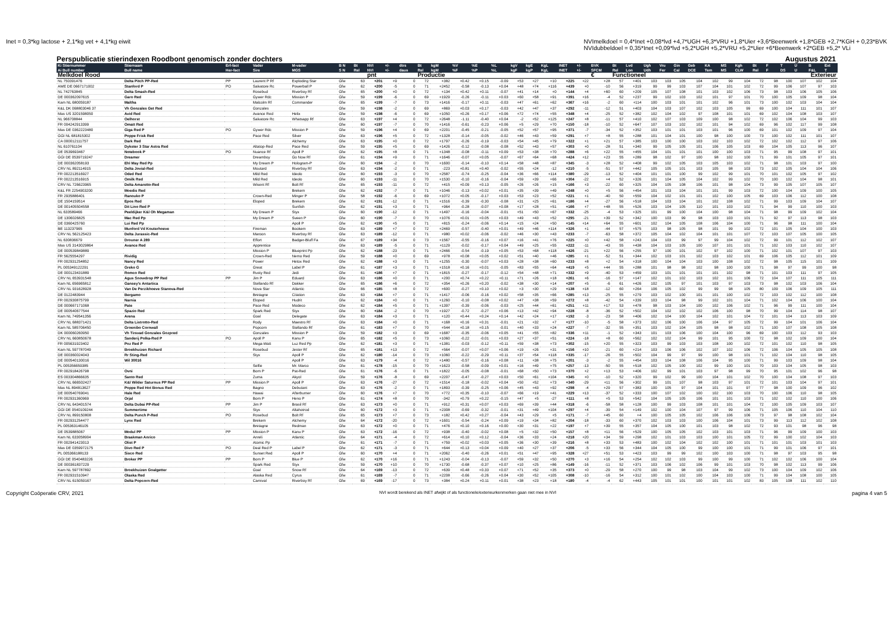Inet = 0,3*kg lactose + 2,1*kg vet + 4,1*kg eiwit
NVImelkdoel = 0,4*Inet +0,08*lvd +4,7*UGH +6,3*VRU +1,8*Uier +3,6*Beenwerk +1,8*GEB +2,7*KGH + 0,23*BVK
NVIdubbeldoel = 0,35*Inet +0,09*lvd +5,2*UGH +5,2*VRU +5,2*Uier +6*Beenwerk +2*GEB +5,2* VLi
Perspublicatie stierindexen Roodbont genomisch zonder dochters
Augustus 2021
| Ki Stiernummer | Stiernaam | Erf-fact | Vader | M-vader | B N | Bt | NVI | +/- | dtrs | Bt | kgM | %V | %E | %L | kgV | kgE | KgL | INET | +/- | BVK | Bt | Lvd | Ugh | Vru | Gin | Geb | KA | MS | Kgh | Bt | F | T | U | B | Ext |
| --- | --- | --- | --- | --- | --- | --- | --- | --- | --- | --- | --- | --- | --- | --- | --- | --- | --- | --- | --- | --- | --- | --- | --- | --- | --- | --- | --- | --- | --- | --- | --- | --- | --- | --- | --- |
| Ai Bull number | Bull name | Her-fact | Sire | MGS | S N | Rel | NVI | +/- | daus | Rel | kgM | %F | %P | %L | kgF | kgP | KgL | INET | +/- | SFCM | Rel | Lon | Udh | Fer | Cal | DCE | Tem | MS | CLW | Rel | F | DS | U | F&L | T |
| Melkdoel Rood | | | | | | | pnt | | | Productie | | | | | | | | | | € | Functioneel | | | | | | | | | Exterieur | | | | | |
| NL 750391476 | Delta Pitch PP-Red | PP | Laurent P Rf | Exploding Star | Gfw | 63 | +201 | +9 | 0 | 72 | +382 | +0.42 | +0.15 | -0.09 | +53 | +27 | +10 | +225 | +22 | +28 | 57 | +401 | 103 | 103 | 105 | 104 | 102 | 99 | 104 | 72 | 98 | 100 | 107 | 102 | 104 |
| AWE DE 0667171002 | Stanford P | PO | Salvatore Rc | Powerball P | Gfw | 62 | +200 | -5 | 0 | 71 | +2452 | -0.58 | -0.13 | +0.04 | +48 | +74 | +116 | +439 | +0 | -10 | 56 | +319 | 99 | 99 | 103 | 107 | 104 | 101 | 102 | 72 | 99 | 106 | 107 | 97 | 103 |
| NL 742763845 | Delta Smash-Red | | Rosebud | Riverboy Rf | Gfw | 65 | +200 | +0 | 0 | 72 | +134 | +0.42 | +0.11 | -0.07 | +41 | +14 | +0 | +144 | +4 | +60 | 60 | +209 | 105 | 107 | 108 | 101 | 103 | 102 | 106 | 73 | 98 | 103 | 106 | 105 | 106 |
| DE 000362097615 | Garo Red | | Gywer Rdc | Mission P | Gfw | 59 | +199 | -6 | 0 | 69 | +1929 | -0.26 | -0.11 | +0.03 | +60 | +58 | +91 | +391 | +16 | -4 | 52 | +237 | 99 | 102 | 103 | 102 | 101 | 97 | 101 | 70 | 100 | 105 | 109 | 98 | 104 |
| Kam NL 680059187 | Maltha | | Malcolm Rf | Commander | Gfw | 65 | +199 | -7 | 0 | 73 | +1416 | -0.17 | +0.11 | -0.03 | +47 | +61 | +62 | +367 | +16 | -2 | 60 | +114 | 100 | 103 | 101 | 101 | 102 | 96 | 101 | 73 | 100 | 102 | 103 | 104 | 104 |
| K&L DK 068803046 37 | Vh Gonzales Get Red | | Gonzales | | Gfw | 59 | +198 | -2 | 0 | 69 | +869 | +0.03 | +0.17 | -0.03 | +42 | +47 | +37 | +292 | -11 | -12 | 51 | +403 | 104 | 103 | 107 | 102 | 103 | 105 | 99 | 69 | 100 | 104 | 111 | 101 | 107 |
| Mas US 3201598050 | Avid Red | | Avance Red | Helix | Gfw | 59 | +198 | -6 | 0 | 69 | +1050 | +0.26 | +0.17 | +0.06 | +72 | +74 | +55 | +348 | +4 | -25 | 52 | +382 | 102 | 104 | 102 | 97 | 108 | 101 | 101 | 69 | 102 | 104 | 108 | 103 | 107 |
| NL 966708844 | Oelhorst | | Salvatore Rc | Whatsapp Rf | Gfw | 63 | +197 | +4 | 0 | 72 | +2648 | -1.11 | -0.40 | +0.04 | -2 | +52 | +125 | +247 | +8 | -11 | 57 | +410 | 102 | 107 | 103 | 109 | 100 | 98 | 102 | 72 | 102 | 106 | 104 | 99 | 103 |
| FR 004242913399 | Omatt Red | | | | Gfw | 60 | +197 | -7 | 0 | 70 | +1416 | -0.61 | -0.23 | +0.06 | +5 | +29 | +70 | +150 | -18 | -10 | 52 | +647 | 107 | 103 | 102 | 102 | 101 | 94 | 102 | 69 | 96 | 102 | 117 | 99 | 108 |
| Mas DE 0362223480 | Giga Red P | PO | Gywer Rdc | Mission P | Gfw | 59 | +196 | +4 | 0 | 69 | +2201 | -0.45 | -0.21 | -0.05 | +52 | +57 | +95 | +371 | -7 | -34 | 52 | +352 | 103 | 101 | 101 | 103 | 101 | 96 | 100 | 69 | 101 | 102 | 109 | 97 | 104 |
| GGI NL 681815302 | Poppe Frisk Red | | Pace Red | Silver | Gfw | 63 | +196 | +5 | 0 | 72 | +1328 | -0.14 | -0.05 | -0.02 | +46 | +43 | +59 | +291 | +7 | +8 | 55 | +288 | 101 | 104 | 101 | 100 | 98 | 100 | 100 | 73 | 100 | 102 | 111 | 101 | 107 |
| CA 000012111757 | Dark Red | | | Alchemy | Gfw | 63 | +195 | +0 | 0 | 72 | +1797 | -0.26 | -0.19 | -0.03 | +54 | +45 | +79 | +322 | +1 | +21 | 57 | +385 | 103 | 100 | 100 | 103 | 102 | 103 | 102 | 72 | 102 | 102 | 112 | 97 | 106 |
| NL 610761104 | Dykster 3 Star Astra Red | | Altatop-Red | Pace Red | Gfw | 59 | +195 | +5 | 0 | 69 | +1426 | -0.12 | -0.08 | -0.08 | +52 | +43 | +57 | +303 | +0 | -28 | 51 | +340 | 99 | 105 | 105 | 101 | 106 | 105 | 103 | 69 | 104 | 105 | 113 | 96 | 107 |
| DE 0539693467 | Notebook P | PO | Nuance Rf | Apoll P | Gfw | 62 | +195 | +8 | 0 | 71 | +1348 | -0.08 | -0.11 | +0.09 | +53 | +38 | +70 | +288 | +6 | +22 | 55 | +455 | 104 | 101 | 101 | 101 | 100 | 100 | 103 | 71 | 95 | 99 | 108 | 97 | 101 |
| GGI DE 0539719247 | Dreamer | | Dreamboy | Go Now Rf | Gfw | 61 | +194 | +9 | 0 | 71 | +1646 | -0.07 | +0.05 | -0.07 | +67 | +64 | +68 | +424 | +12 | +23 | 55 | +289 | 98 | 102 | 97 | 100 | 98 | 102 | 100 | 71 | 99 | 101 | 105 | 97 | 101 |
| DE 000362058193 | Ehl May Red Pp | | My Dream P | Hologram-P | Gfw | 60 | +194 | -2 | 0 | 70 | +1600 | -0.14 | -0.10 | +0.14 | +58 | +48 | +87 | +345 | -3 | +28 | 52 | +408 | 99 | 102 | 105 | 103 | 105 | 103 | 102 | 71 | 98 | 101 | 103 | 97 | 100 |
| CRV NL 892114915 | Delta Jovial-Red | | Moutard | Riverboy Rf | Gfw | 63 | +194 | -2 | 0 | 71 | -223 | +0.81 | +0.40 | -0.02 | +55 | +24 | -12 | +210 | -5 | -51 | 57 | +442 | 105 | 105 | 101 | 103 | 105 | 98 | 103 | 73 | 102 | 105 | 104 | 104 | 106 |
| FR 002213516927 | Oded Red | | Mild Red | Ideolo | Gfw | 60 | +193 | -3 | 0 | 70 | +2587 | -0.74 | -0.25 | -0.04 | +36 | +66 | +114 | +380 | -29 | -13 | 52 | +404 | 101 | 101 | 100 | 99 | 102 | 99 | 101 | 70 | 101 | 102 | 105 | 97 | 102 |
| FR 002213516915 | Omilk Red | | Mild Red | Ideolo | Gfw | 60 | +193 | -11 | 0 | 70 | +1530 | -0.10 | -0.16 | -0.04 | +59 | +39 | +66 | +304 | -22 | +4 | 52 | +326 | 101 | 104 | 105 | 104 | 102 | 99 | 102 | 70 | 100 | 102 | 104 | 98 | 101 |
| CRV NL 726623965 | Delta Amaretto-Red | | Wisent Rf | Bolt Rf | Gfw | 65 | +193 | -11 | 0 | 72 | +415 | +0.09 | +0.13 | -0.05 | +26 | +26 | +15 | +166 | +3 | -22 | 60 | +325 | 104 | 105 | 108 | 106 | 101 | 98 | 104 | 73 | 99 | 105 | 107 | 105 | 107 |
| K&L FR 2254903200 | Moedis Red | | | Brekem | Gfw | 62 | +192 | -7 | 0 | 71 | +1046 | -0.13 | +0.02 | +0.01 | +35 | +39 | +49 | +248 | +0 | +5 | 56 | +454 | 101 | 103 | 104 | 101 | 101 | 99 | 103 | 72 | 100 | 104 | 109 | 100 | 105 |
| FR 2935886401 | Ranouko P | | Crown-Red | Minger P | Gfw | 58 | +192 | -6 | 0 | 69 | +1072 | +0.05 | -0.17 | +0.03 | +53 | +23 | +52 | +221 | +1 | -40 | 50 | +559 | 104 | 102 | 101 | 101 | 102 | 100 | 105 | 69 | 103 | 106 | 112 | 100 | 108 |
| DE 1504159514 | Epos Red | | Eloped | Brekem | Gfw | 62 | +191 | -12 | 0 | 71 | +1516 | -0.39 | -0.30 | -0.08 | +31 | +25 | +61 | +186 | +4 | -27 | 56 | +518 | 104 | 103 | 104 | 101 | 102 | 108 | 102 | 71 | 99 | 103 | 109 | 104 | 107 |
| DE 001405504558 | Dit Lino Red P | | | Sunfish | Gfw | 62 | +191 | +3 | 0 | 71 | +964 | -0.28 | -0.07 | +0.08 | +17 | +28 | +51 | +166 | +7 | +48 | 55 | +526 | 103 | 104 | 105 | 110 | 101 | 103 | 102 | 71 | 94 | 99 | 110 | 100 | 103 |
| NL 633589466 | Peeldijker K&l Oh Megaman | | My Dream P | Styx | Gfw | 60 | +190 | -12 | 0 | 71 | +1497 | -0.16 | -0.04 | -0.01 | +51 | +50 | +67 | +332 | -25 | -4 | 53 | +325 | 101 | 99 | 100 | 104 | 100 | 98 | 104 | 71 | 98 | 99 | 109 | 102 | 104 |
| DE 1306026825 | Mac Red Pp | | My Dream P | Sveen P | Gfw | 60 | +190 | -7 | 0 | 70 | +1076 | +0.01 | +0.05 | +0.03 | +49 | +43 | +52 | +295 | -21 | +39 | 52 | +342 | 100 | 103 | 99 | 98 | 103 | 103 | 101 | 71 | 92 | 97 | 113 | 98 | 103 |
| DE 0360425760 | Lui Red Pp | | | Apoll P | Gfw | 62 | +190 | +5 | 0 | 71 | +815 | -0.24 | -0.06 | +0.14 | +15 | +24 | +50 | +145 | +14 | +64 | 55 | +601 | 102 | 104 | 105 | 108 | 106 | 104 | 100 | 71 | 96 | 98 | 111 | 100 | 104 |
| BE 113237965 | Munford Vd Kouterhoeve | | Fireman | Bookem | Gfw | 63 | +189 | +7 | 0 | 72 | +2469 | -0.57 | -0.40 | +0.01 | +49 | +46 | +114 | +326 | +1 | -44 | 57 | +575 | 103 | 98 | 105 | 98 | 101 | 99 | 102 | 72 | 101 | 105 | 104 | 100 | 103 |
| CRV NL 562125423 | Delta Jurassic-Red | | Maroon | Riverboy Rf | Gfw | 63 | +189 | -12 | 0 | 71 | +980 | +0.02 | -0.06 | -0.02 | +46 | +30 | +43 | +233 | -7 | -63 | 58 | +372 | 105 | 104 | 102 | 104 | 101 | 101 | 107 | 72 | 103 | 107 | 105 | 100 | 105 |
| NL 630836679 | Drouner A 289 | | Effort | Badger-Bluff Fa | Gfw | 67 | +189 | +34 | 0 | 73 | +1567 | -0.55 | -0.16 | +0.07 | +16 | +41 | +76 | +225 | +0 | +42 | 58 | +243 | 104 | 103 | 99 | 97 | 99 | 104 | 102 | 72 | 99 | 101 | 112 | 102 | 107 |
| Mas US 3143029864 | Avance Red | | Apprentice | | Gfw | 63 | +189 | -5 | 0 | 71 | +1129 | -0.02 | -0.17 | +0.04 | +49 | +25 | +55 | +222 | -11 | -43 | 55 | +438 | 104 | 103 | 105 | 100 | 107 | 101 | 101 | 71 | 102 | 103 | 110 | 102 | 107 |
| DE 000539849889 | | | Mission P | Blueprint Pp | Gfw | 62 | +188 | -23 | 0 | 71 | +2466 | -0.54 | -0.19 | +0.05 | +53 | +68 | +118 | +426 | -21 | +22 | 56 | +255 | 97 | 100 | 101 | 102 | 97 | 102 | 100 | 71 | 102 | 101 | 107 | 97 | 103 |
| FR 5625554297 | Rividig | | Crown-Red | Nemo Red | Gfw | 59 | +188 | +0 | 0 | 69 | +978 | +0.08 | +0.05 | +0.02 | +51 | +40 | +46 | +285 | +1 | -52 | 51 | +344 | 102 | 103 | 101 | 102 | 103 | 102 | 101 | 69 | 106 | 105 | 112 | 101 | 109 |
| FR 002931254852 | Nancy Red | | Power | Hetox Red | Gfw | 62 | +188 | +3 | 0 | 71 | +1255 | -0.30 | -0.07 | +0.03 | +28 | +38 | +60 | +233 | +8 | +2 | 54 | +318 | 100 | 104 | 104 | 103 | 100 | 108 | 102 | 72 | 98 | 105 | 115 | 101 | 109 |
| PL 005349122291 | Greko G | | Great | Label P | Gfw | 61 | +187 | +3 | 0 | 71 | +1518 | +0.16 | +0.01 | -0.05 | +83 | +55 | +64 | +419 | +5 | +44 | 55 | +288 | 101 | 98 | 98 | 102 | 98 | 100 | 100 | 71 | 98 | 97 | 99 | 100 | 98 |
| DE 000123431889 | Romco Red | | Rusty Red | Jedi | Gfw | 61 | +186 | +7 | 0 | 71 | +1815 | -0.27 | -0.17 | -0.12 | +54 | +48 | +71 | +332 | +9 | -40 | 53 | +459 | 103 | 101 | 101 | 101 | 101 | 102 | 98 | 71 | 101 | 103 | 111 | 97 | 105 |
| CRV NL 653931548 | Agus Snowdrop PP Red | PP | Jim P | Eduard | Gfw | 63 | +186 | +0 | 0 | 71 | +200 | +0.74 | +0.22 | +0.11 | +71 | +26 | +18 | +261 | +6 | -16 | 57 | +147 | 102 | 101 | 102 | 103 | 102 | 101 | 106 | 72 | 104 | 107 | 111 | 105 | 111 |
| Kam NL 656965812 | Gansey's Antartica | | Stellando Rf | Dakker | Gfw | 65 | +186 | +6 | 0 | 72 | +354 | +0.26 | +0.20 | -0.02 | +38 | +30 | +14 | +207 | +5 | -6 | 61 | +426 | 102 | 105 | 97 | 101 | 103 | 97 | 103 | 73 | 98 | 102 | 103 | 106 | 104 |
| CRV NL 931628928 | Van De Perzikhoeve Stanova-Red | | Nova Star | Atlantic | Gfw | 66 | +185 | +8 | 0 | 72 | +600 | -0.27 | +0.10 | +0.02 | +3 | +30 | +29 | +138 | +18 | -12 | 60 | +264 | 106 | 105 | 102 | 99 | 99 | 98 | 105 | 80 | 109 | 106 | 109 | 105 | 111 |
| DE 0122483944 | Bergamo | | Bretagne | Citation | Gfw | 63 | +184 | +7 | 0 | 71 | +1417 | -0.06 | -0.16 | +0.02 | +58 | +35 | +66 | +285 | +13 | -25 | 55 | +279 | 103 | 102 | 100 | 101 | 101 | 100 | 102 | 72 | 103 | 102 | 112 | 100 | 108 |
| FR 002930875799 | Narnia | | Eloped | Hudrit | Gfw | 62 | +184 | +0 | 0 | 71 | +1260 | -0.10 | -0.08 | +0.02 | +47 | +38 | +59 | +272 | +8 | -42 | 54 | +339 | 103 | 104 | 98 | 99 | 102 | 101 | 104 | 71 | 102 | 104 | 106 | 100 | 104 |
| DE 000667171068 | Pate | | Pace Red | Modeco | Gfw | 62 | +184 | +5 | 0 | 71 | +1397 | -0.39 | -0.06 | -0.03 | +25 | +44 | +61 | +251 | +11 | +17 | 53 | +478 | 98 | 103 | 104 | 100 | 102 | 106 | 102 | 71 | 96 | 99 | 111 | 100 | 104 |
| DE 000540677544 | Spazio Red | | Spark Red | Styx | Gfw | 60 | +184 | -2 | 0 | 70 | +1927 | -0.72 | -0.27 | +0.06 | +13 | +42 | +94 | +228 | -8 | -36 | 52 | +502 | 104 | 102 | 102 | 102 | 106 | 100 | 98 | 70 | 99 | 104 | 114 | 98 | 107 |
| Kam NL 749541356 | Arena | | Goal | Delegate | Gfw | 63 | +184 | +3 | 0 | 71 | +120 | +0.44 | +0.24 | +0.14 | +42 | +24 | +17 | +192 | -3 | -23 | 58 | +406 | 102 | 104 | 100 | 104 | 102 | 101 | 104 | 72 | 101 | 104 | 113 | 103 | 109 |
| CRV NL 688371421 | Delta Listrotto-Red | | Rody | Maestro Rf | Gfw | 63 | +184 | +0 | 0 | 71 | +168 | +0.16 | +0.31 | -0.01 | +21 | +32 | +7 | +177 | -10 | -5 | 58 | +373 | 102 | 106 | 100 | 106 | 104 | 97 | 105 | 72 | 99 | 104 | 101 | 106 | 104 |
| Kam NL 585706450 | Groenibo Cornwall | | Popcorn | Stellando Rf | Gfw | 61 | +183 | +7 | 0 | 70 | +544 | +0.18 | +0.15 | -0.01 | +40 | +33 | +24 | +227 | -7 | -32 | 55 | +351 | 103 | 102 | 104 | 105 | 98 | 98 | 102 | 71 | 100 | 107 | 108 | 105 | 108 |
| DK 000060260950 | Vh Tirsvad Gonzales Gozpred | | Gonzales | Mission P | Gfw | 59 | +182 | +3 | 0 | 69 | +1687 | -0.35 | -0.06 | +0.05 | +41 | +55 | +82 | +336 | +11 | -1 | 52 | +343 | 101 | 103 | 106 | 100 | 104 | 100 | 96 | 69 | 100 | 103 | 112 | 93 | 103 |
| CRV NL 660850678 | Sanderij Polka-Red P | PO | Apoll P | Kanu P | Gfw | 65 | +182 | +5 | 0 | 73 | +1060 | -0.22 | -0.01 | +0.03 | +27 | +37 | +51 | +224 | -18 | +8 | 60 | +562 | 102 | 102 | 104 | 99 | 101 | 95 | 100 | 72 | 98 | 102 | 109 | 100 | 104 |
| FR 005631923402 | Poz Red P | | Mega-Watt | Luz Red Pp | Gfw | 62 | +181 | +3 | 0 | 71 | +1381 | -0.03 | -0.12 | +0.11 | +59 | +38 | +73 | +302 | -15 | +20 | 55 | +323 | 103 | 99 | 103 | 103 | 108 | 100 | 102 | 72 | 101 | 102 | 110 | 98 | 105 |
| Kam NL 597787049 | Broekhuizen Richard | | Rosebud | Jester Rf | Gfw | 65 | +181 | +13 | 0 | 72 | +564 | -0.07 | +0.07 | +0.06 | +19 | +26 | +31 | +156 | +10 | -21 | 60 | +214 | 103 | 106 | 106 | 102 | 107 | 102 | 106 | 72 | 106 | 104 | 105 | 105 | 108 |
| DE 000360024043 | Rr Sting-Red | | Styx | Apoll P | Gfw | 62 | +180 | -14 | 0 | 73 | +1060 | -0.22 | -0.29 | +0.11 | +37 | +54 | +118 | +335 | -17 | -26 | 55 | +502 | 104 | 99 | 97 | 99 | 100 | 98 | 101 | 71 | 102 | 104 | 110 | 98 | 105 |
| DE 000540130016 | Wil 30016 | | | Apoll P | Gfw | 63 | +179 | -4 | 0 | 72 | +1480 | -0.57 | -0.16 | +0.08 | +11 | +38 | +75 | +201 | -3 | -2 | 55 | +454 | 103 | 104 | 108 | 106 | 104 | 95 | 100 | 71 | 99 | 103 | 109 | 98 | 104 |
| PL 005356659385 | | | Selfie | Mr. Marco | Gfw | 61 | +178 | -15 | 0 | 70 | +1623 | -0.58 | -0.09 | +0.01 | +16 | +49 | +75 | +257 | -13 | -50 | 55 | +518 | 102 | 105 | 100 | 102 | 99 | 100 | 101 | 70 | 103 | 104 | 105 | 98 | 103 |
| FR 002918426798 | Ovni | | Born P | Pat-Red | Gfw | 61 | +176 | -6 | 0 | 71 | +1822 | -0.05 | -0.08 | -0.01 | +68 | +50 | +73 | +370 | +2 | +13 | 53 | +406 | 102 | 99 | 101 | 103 | 97 | 98 | 99 | 70 | 95 | 101 | 102 | 96 | 98 |
| ES 003304866635 | Santo Red | | Zuma | Akyol | Gfw | 59 | +176 | -8 | 0 | 69 | +2207 | -0.47 | -0.27 | +0.03 | +50 | +61 | +104 | +345 | +0 | -10 | 52 | +320 | 99 | 102 | 99 | 100 | 104 | 101 | 102 | 70 | 100 | 104 | 108 | 97 | 103 |
| CRV NL 666502427 | K&l Wilder Saturnus PP Red | PP | Mission P | Apoll P | Gfw | 63 | +176 | -27 | 0 | 72 | +1514 | -0.18 | -0.02 | +0.04 | +50 | +52 | +73 | +340 | -29 | +11 | 56 | +302 | 99 | 101 | 107 | 98 | 103 | 97 | 101 | 72 | 101 | 103 | 104 | 97 | 101 |
| Mas NL 894813627 | Poppe Red Hot Bonus Red | | Bagno | Debutant | Gfw | 63 | +176 | -2 | 0 | 71 | +1893 | -0.39 | -0.25 | +0.06 | +45 | +43 | +92 | +298 | -4 | +29 | 57 | +383 | 100 | 105 | 97 | 104 | 101 | 101 | 97 | 77 | 98 | 100 | 109 | 96 | 102 |
| DE 000540769041 | Hale Red | | Hawai | Afterburner | Gfw | 60 | +176 | +7 | 0 | 70 | +772 | +0.35 | -0.10 | -0.07 | +66 | +19 | +41 | +229 | +13 | -37 | 52 | +333 | 100 | 107 | 102 | 100 | 102 | 100 | 103 | 70 | 100 | 106 | 110 | 98 | 105 |
| FR 002931360969 | Orjal | | Born P | Heno P | Gfw | 61 | +174 | +8 | 0 | 70 | -342 | +0.79 | +0.22 | -0.15 | +47 | +5 | -27 | +111 | +8 | +5 | 53 | +542 | 104 | 105 | 105 | 106 | 101 | 101 | 103 | 71 | 102 | 102 | 110 | 100 | 106 |
| CRV NL 643401574 | Delta Dubai PP-Red | PP | Jim P | Brasil Rf | Gfw | 63 | +173 | +0 | 0 | 71 | +912 | +0.31 | +0.07 | +0.03 | +69 | +39 | +44 | +318 | -6 | -58 | 58 | +128 | 100 | 99 | 103 | 108 | 101 | 101 | 104 | 72 | 100 | 105 | 109 | 103 | 107 |
| GGI DE 0540109244 | Summertime | | Styx | Altahotrod | Gfw | 60 | +172 | +3 | 0 | 71 | +2308 | -0.69 | -0.32 | -0.01 | +31 | +49 | +104 | +297 | +4 | -39 | 54 | +149 | 102 | 100 | 104 | 107 | 97 | 99 | 106 | 71 | 105 | 106 | 110 | 104 | 110 |
| CRV NL 899150808 | Delta Punch P-Red | PO | Rosebud | Bolt Rf | Gfw | 65 | +173 | +7 | 0 | 73 | +182 | +0.42 | +0.27 | -0.04 | +43 | +29 | +5 | +171 | -7 | +45 | 60 | +4 | 100 | 105 | 105 | 102 | 106 | 106 | 106 | 73 | 97 | 98 | 108 | 102 | 104 |
| FR 002931254477 | Lynx Red | | Brekem | Alchemy | Gfw | 64 | +172 | -20 | 0 | 72 | +1601 | -0.54 | -0.24 | +0.09 | +19 | +34 | +82 | +204 | -18 | -33 | 60 | +370 | 102 | 103 | 103 | 100 | 106 | 104 | 101 | 73 | 99 | 113 | 112 | 102 | 108 |
| PL 005363146105 | | | Bretagne | Redman | Gfw | 63 | +172 | +0 | 0 | 71 | +476 | +0.10 | +0.16 | +0.00 | +30 | +31 | +22 | +197 | +7 | +39 | 55 | +357 | 104 | 105 | 100 | 101 | 103 | 98 | 102 | 72 | 93 | 101 | 98 | 96 | 98 |
| DE 0539885067 | Modul PP | PP | Mission P | Kanu P | Gfw | 63 | +172 | -16 | 0 | 72 | +938 | -0.40 | -0.02 | +0.08 | +5 | +32 | +50 | +157 | +8 | +11 | 56 | +529 | 100 | 105 | 105 | 102 | 103 | 101 | 103 | 71 | 96 | 99 | 109 | 100 | 103 |
| Kam NL 633058904 | Braakman Anrico | | Anreli | Atlantic | Gfw | 64 | +171 | -4 | 0 | 72 | +614 | +0.10 | +0.12 | -0.04 | +36 | +33 | +24 | +218 | +20 | +34 | 59 | +298 | 102 | 101 | 103 | 103 | 100 | 101 | 105 | 72 | 99 | 100 | 102 | 104 | 103 |
| FR 002941423013 | Olist P | | Atomic Pp | | Gfw | 61 | +171 | -7 | 0 | 71 | +759 | +0.02 | +0.03 | +0.05 | +36 | +30 | +39 | +216 | +8 | +33 | 53 | +483 | 100 | 102 | 104 | 102 | 102 | 100 | 101 | 71 | 101 | 101 | 103 | 101 | 103 |
| Mas DE 0359972175 | Divo Red P | PO | Deal Red P | Label P | Gfw | 62 | +171 | -3 | 0 | 71 | +644 | +0.13 | +0.04 | +0.09 | +40 | +27 | +37 | +206 | -5 | +33 | 56 | +344 | 104 | 105 | 100 | 99 | 100 | 100 | 101 | 71 | 99 | 101 | 106 | 97 | 101 |
| PL 005366188133 | Sisco Red | | Sunset Red | Apoll P | Gfw | 60 | +170 | +4 | 0 | 71 | +2062 | -0.40 | -0.26 | +0.01 | +51 | +47 | +95 | +328 | +27 | +51 | 53 | +423 | 103 | 99 | 99 | 102 | 100 | 103 | 100 | 71 | 98 | 97 | 103 | 95 | 98 |
| GGI DE 0540483226 | Broker PP | PP | Born P | Blue P | Gfw | 62 | +170 | +16 | 0 | 71 | +1243 | -0.04 | -0.13 | -0.07 | +59 | +32 | +50 | +270 | +3 | +16 | 54 | +254 | 102 | 102 | 103 | 99 | 100 | 99 | 100 | 71 | 102 | 102 | 106 | 100 | 104 |
| DE 000361837229 | | | Spark Red | Styx | Gfw | 59 | +170 | +10 | 0 | 70 | +1730 | -0.68 | -0.37 | +0.07 | +10 | +25 | +86 | +149 | -16 | -11 | 52 | +371 | 103 | 106 | 102 | 106 | 99 | 101 | 103 | 70 | 98 | 102 | 113 | 99 | 106 |
| Kam NL 597787892 | Broekhuizen Goalgetter | | Goal | Snow Rf | Gfw | 64 | +169 | -13 | 0 | 72 | +639 | +0.48 | +0.33 | +0.07 | +71 | +52 | +35 | +373 | +0 | -29 | 58 | +270 | 100 | 99 | 98 | 103 | 104 | 99 | 102 | 73 | 100 | 104 | 109 | 102 | 106 |
| FR 002931510947 | Olaska Red | | Alaska Red | Cyrus | Gfw | 61 | +169 | -7 | 0 | 71 | +2208 | -0.66 | -0.26 | +0.04 | +30 | +52 | +105 | +308 | -10 | -16 | 54 | +312 | 100 | 101 | 102 | 100 | 104 | 103 | 100 | 71 | 99 | 104 | 108 | 100 | 105 |
| CRV NL 615059167 | Delta Popcorn-Red | | Carnival | Riverboy Rf | Gfw | 69 | +169 | -17 | 0 | 73 | +384 | +0.24 | +0.11 | +0.01 | +38 | +23 | +18 | +180 | -4 | -4 | 62 | +443 | 105 | 101 | 101 | 100 | 101 | 101 | 102 | 83 | 105 | 108 | 111 | 102 | 110 |
Copyright Coöperatie CRV, 2021
NVI wordt berekend als INET afwijkt of als functionele/exterieurkenmerken gaan niet mee in NVI
pagina 4 van 5